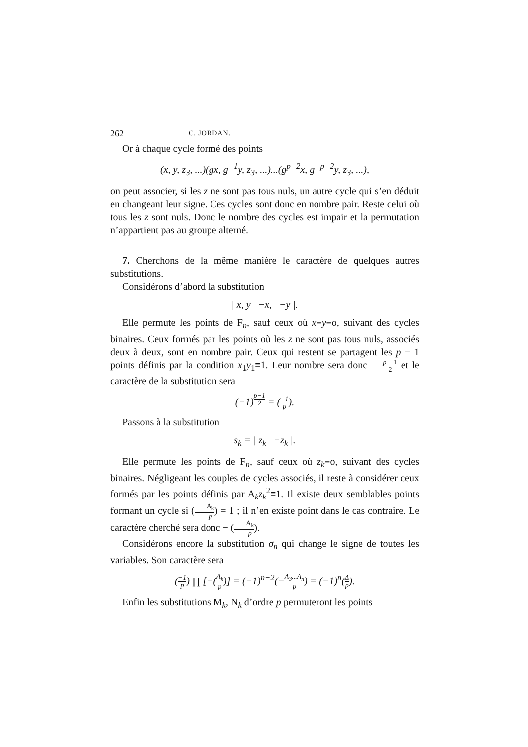262 C. JORDAN.
Or à chaque cycle formé des points
(x, y, z<sub>3</sub>, ...)(gx, g<sup>−1</sup>y, z<sub>3</sub>, ...)...(g<sup>p−2</sup>x, g<sup>−p+2</sup>y, z<sub>3</sub>, ...),
on peut associer, si les z ne sont pas tous nuls, un autre cycle qui s’en déduit en changeant leur signe. Ces cycles sont donc en nombre pair. Reste celui où tous les z sont nuls. Donc le nombre des cycles est impair et la permutation n’appartient pas au groupe alterné.
7. Cherchons de la même manière le caractère de quelques autres substitutions.
Considérons d’abord la substitution
| x, y −x, −y |.
Elle permute les points de F<sub>n</sub>, sauf ceux où x≡y≡o, suivant des cycles binaires. Ceux formés par les points où les z ne sont pas tous nuls, associés deux à deux, sont en nombre pair. Ceux qui restent se partagent les p − 1 points définis par la condition x<sub>1</sub>y<sub>1</sub>≡1. Leur nombre sera donc p − 1 2 et le caractère de la substitution sera
(−1)<sup>p−1 2</sup> = (−1 p).
Passons à la substitution
s<sub>k</sub> = | z<sub>k</sub> −z<sub>k</sub> |.
Elle permute les points de F<sub>n</sub>, sauf ceux où z<sub>k</sub>≡o, suivant des cycles binaires. Négligeant les couples de cycles associés, il reste à considérer ceux formés par les points définis par A<sub>k</sub>z<sub>k</sub><sup>2</sup>≡1. Il existe deux semblables points formant un cycle si (A<sub>k</sub> p) = 1 ; il n’en existe point dans le cas contraire. Le caractère cherché sera donc − (A<sub>k</sub> p).
Considérons encore la substitution σ<sub>n</sub> qui change le signe de toutes les variables. Son caractère sera
(−1 p) ∏ [−(A<sub>k</sub> p)] = (−1)<sup>n−2</sup>(−A<sub>3</sub>...A<sub>n</sub> p) = (−1)<sup>n</sup>(Δ p).
Enfin les substitutions M<sub>k</sub>, N<sub>k</sub> d’ordre p permuteront les points